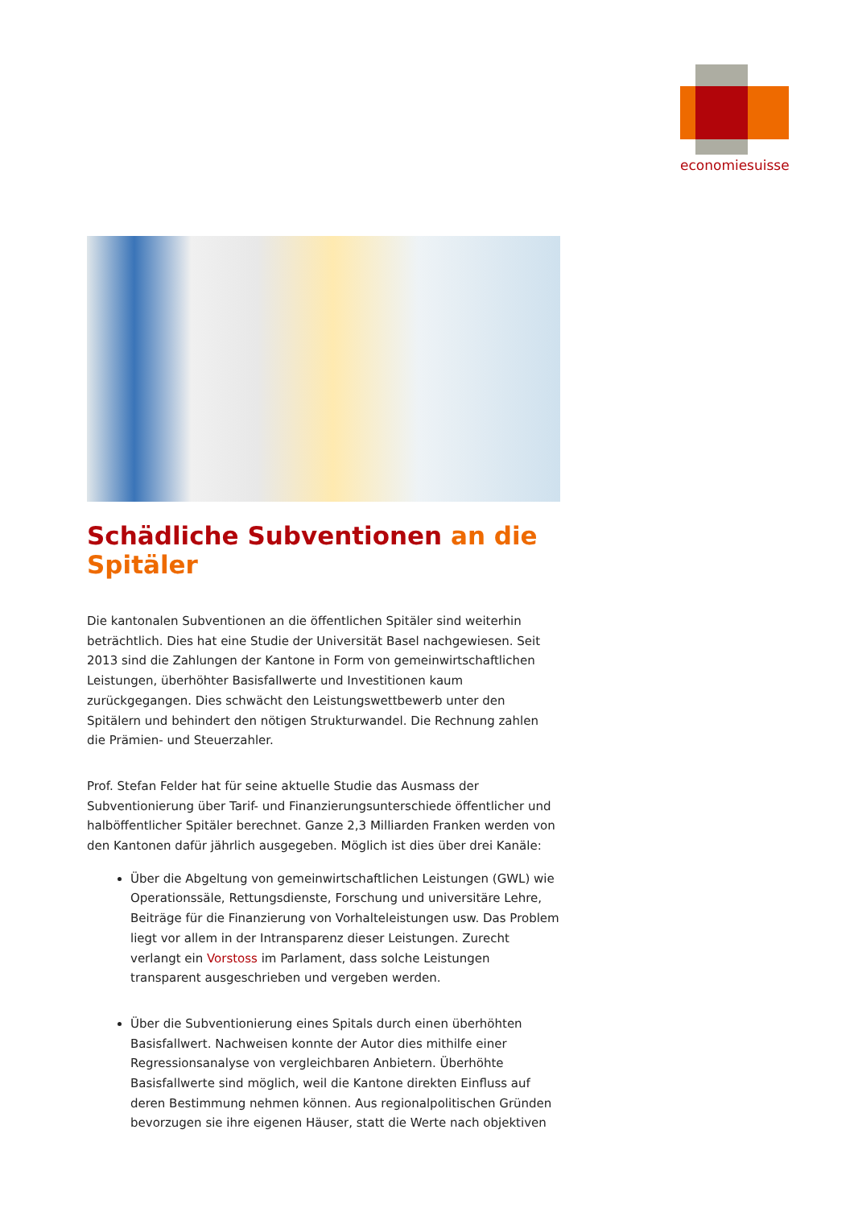economiesuisse
Schädliche Subventionen an die Spitäler
Die kantonalen Subventionen an die öffentlichen Spitäler sind weiterhin beträchtlich. Dies hat eine Studie der Universität Basel nachgewiesen. Seit 2013 sind die Zahlungen der Kantone in Form von gemeinwirtschaftlichen Leistungen, überhöhter Basisfallwerte und Investitionen kaum zurückgegangen. Dies schwächt den Leistungswettbewerb unter den Spitälern und behindert den nötigen Strukturwandel. Die Rechnung zahlen die Prämien- und Steuerzahler.
Prof. Stefan Felder hat für seine aktuelle Studie das Ausmass der Subventionierung über Tarif- und Finanzierungsunterschiede öffentlicher und halböffentlicher Spitäler berechnet. Ganze 2,3 Milliarden Franken werden von den Kantonen dafür jährlich ausgegeben. Möglich ist dies über drei Kanäle:
Über die Abgeltung von gemeinwirtschaftlichen Leistungen (GWL) wie Operationssäle, Rettungsdienste, Forschung und universitäre Lehre, Beiträge für die Finanzierung von Vorhalteleistungen usw. Das Problem liegt vor allem in der Intransparenz dieser Leistungen. Zurecht verlangt ein Vorstoss im Parlament, dass solche Leistungen transparent ausgeschrieben und vergeben werden.
Über die Subventionierung eines Spitals durch einen überhöhten Basisfallwert. Nachweisen konnte der Autor dies mithilfe einer Regressionsanalyse von vergleichbaren Anbietern. Überhöhte Basisfallwerte sind möglich, weil die Kantone direkten Einfluss auf deren Bestimmung nehmen können. Aus regionalpolitischen Gründen bevorzugen sie ihre eigenen Häuser, statt die Werte nach objektiven